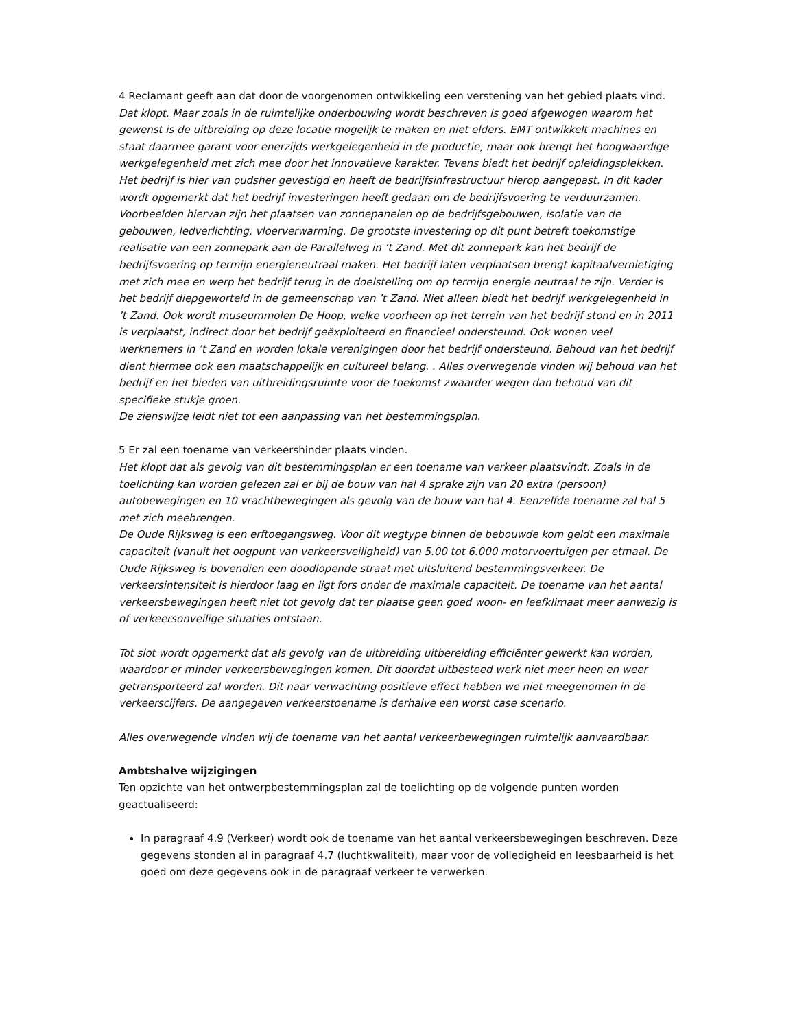4 Reclamant geeft aan dat door de voorgenomen ontwikkeling een verstening van het gebied plaats vind.
Dat klopt. Maar zoals in de ruimtelijke onderbouwing wordt beschreven is goed afgewogen waarom het gewenst is de uitbreiding op deze locatie mogelijk te maken en niet elders. EMT ontwikkelt machines en staat daarmee garant voor enerzijds werkgelegenheid in de productie, maar ook brengt het hoogwaardige werkgelegenheid met zich mee door het innovatieve karakter. Tevens biedt het bedrijf opleidingsplekken. Het bedrijf is hier van oudsher gevestigd en heeft de bedrijfsinfrastructuur hierop aangepast. In dit kader wordt opgemerkt dat het bedrijf investeringen heeft gedaan om de bedrijfsvoering te verduurzamen. Voorbeelden hiervan zijn het plaatsen van zonnepanelen op de bedrijfsgebouwen, isolatie van de gebouwen, ledverlichting, vloerverwarming. De grootste investering op dit punt betreft toekomstige realisatie van een zonnepark aan de Parallelweg in ‘t Zand. Met dit zonnepark kan het bedrijf de bedrijfsvoering op termijn energieneutraal maken. Het bedrijf laten verplaatsen brengt kapitaalvernietiging met zich mee en werp het bedrijf terug in de doelstelling om op termijn energie neutraal te zijn. Verder is het bedrijf diepgeworteld in de gemeenschap van ’t Zand. Niet alleen biedt het bedrijf werkgelegenheid in ’t Zand. Ook wordt museummolen De Hoop, welke voorheen op het terrein van het bedrijf stond en in 2011 is verplaatst, indirect door het bedrijf geëxploiteerd en financieel ondersteund. Ook wonen veel werknemers in ’t Zand en worden lokale verenigingen door het bedrijf ondersteund. Behoud van het bedrijf dient hiermee ook een maatschappelijk en cultureel belang. . Alles overwegende vinden wij behoud van het bedrijf en het bieden van uitbreidingsruimte voor de toekomst zwaarder wegen dan behoud van dit specifieke stukje groen.
De zienswijze leidt niet tot een aanpassing van het bestemmingsplan.
5 Er zal een toename van verkeershinder plaats vinden.
Het klopt dat als gevolg van dit bestemmingsplan er een toename van verkeer plaatsvindt. Zoals in de toelichting kan worden gelezen zal er bij de bouw van hal 4 sprake zijn van 20 extra (persoon) autobewegingen en 10 vrachtbewegingen als gevolg van de bouw van hal 4. Eenzelfde toename zal hal 5 met zich meebrengen.
De Oude Rijksweg is een erftoegangsweg. Voor dit wegtype binnen de bebouwde kom geldt een maximale capaciteit (vanuit het oogpunt van verkeersveiligheid) van 5.00 tot 6.000 motorvoertuigen per etmaal. De Oude Rijksweg is bovendien een doodlopende straat met uitsluitend bestemmingsverkeer. De verkeersintensiteit is hierdoor laag en ligt fors onder de maximale capaciteit. De toename van het aantal verkeersbewegingen heeft niet tot gevolg dat ter plaatse geen goed woon- en leefklimaat meer aanwezig is of verkeersonveilige situaties ontstaan.
Tot slot wordt opgemerkt dat als gevolg van de uitbreiding uitbereiding efficiënter gewerkt kan worden, waardoor er minder verkeersbewegingen komen. Dit doordat uitbesteed werk niet meer heen en weer getransporteerd zal worden. Dit naar verwachting positieve effect hebben we niet meegenomen in de verkeerscijfers. De aangegeven verkeerstoename is derhalve een worst case scenario.
Alles overwegende vinden wij de toename van het aantal verkeerbewegingen ruimtelijk aanvaardbaar.
Ambtshalve wijzigingen
Ten opzichte van het ontwerpbestemmingsplan zal de toelichting op de volgende punten worden geactualiseerd:
In paragraaf 4.9 (Verkeer) wordt ook de toename van het aantal verkeersbewegingen beschreven. Deze gegevens stonden al in paragraaf 4.7 (luchtkwaliteit), maar voor de volledigheid en leesbaarheid is het goed om deze gegevens ook in de paragraaf verkeer te verwerken.